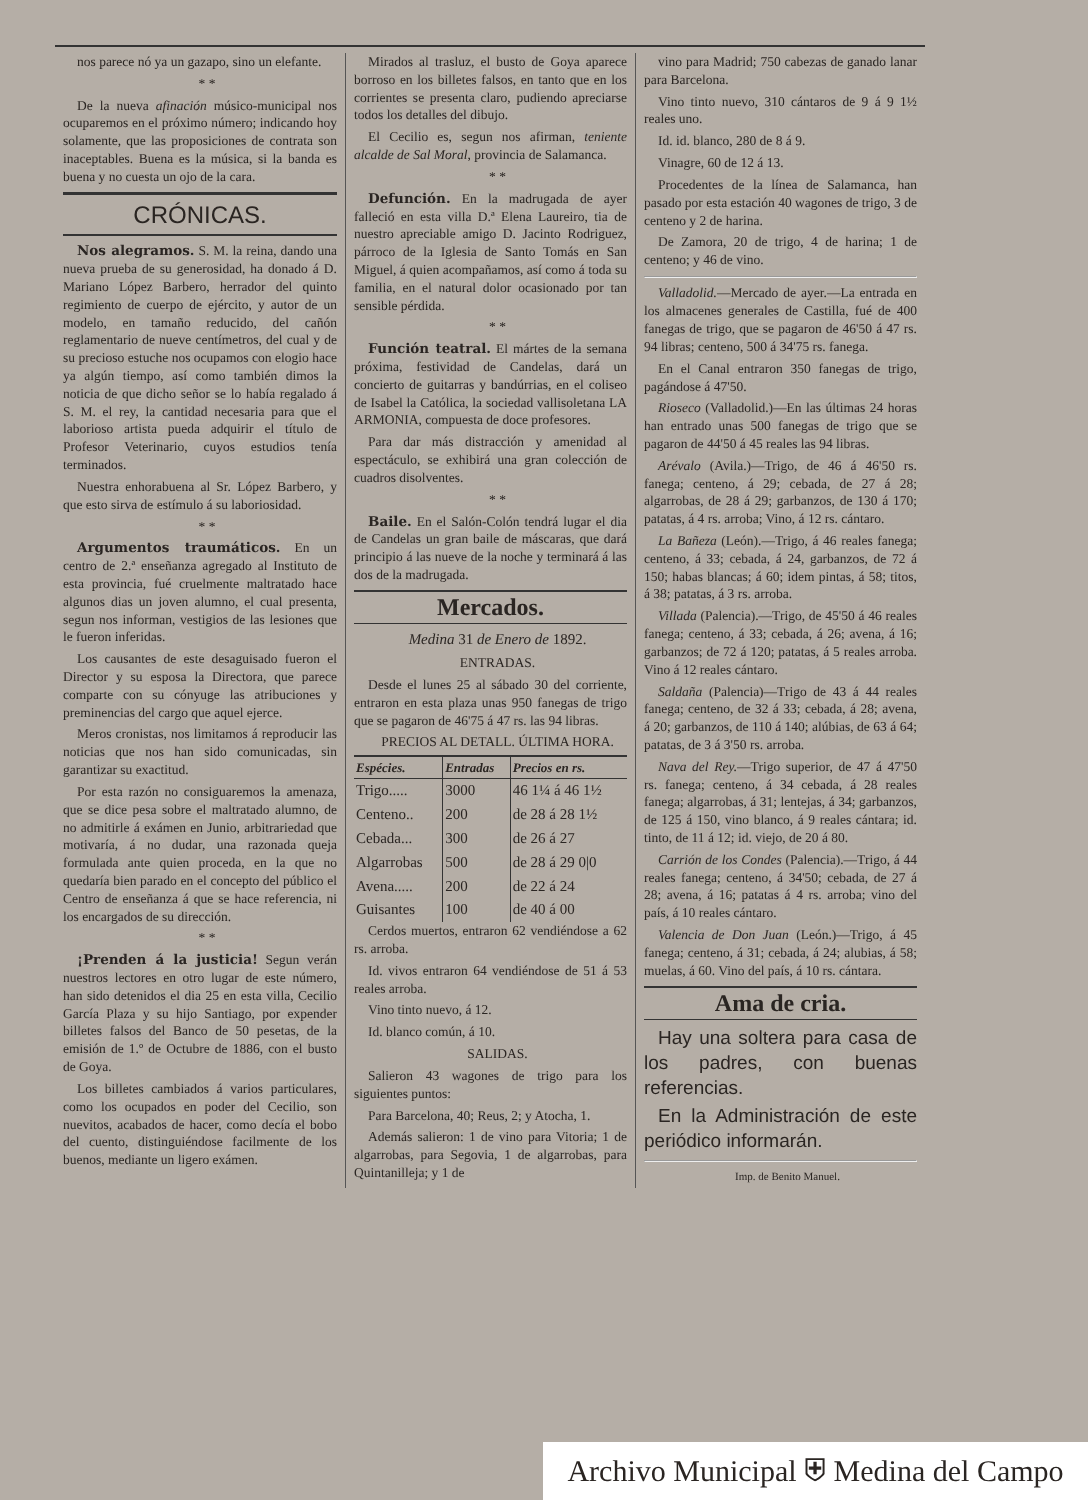nos parece nó ya un gazapo, sino un elefante.
* *
De la nueva afinación músico-municipal nos ocuparemos en el próximo número; indicando hoy solamente, que las proposiciones de contrata son inaceptables. Buena es la música, si la banda es buena y no cuesta un ojo de la cara.
CRÓNICAS.
Nos alegramos. S. M. la reina, dando una nueva prueba de su generosidad, ha donado á D. Mariano López Barbero, herrador del quinto regimiento de cuerpo de ejército, y autor de un modelo, en tamaño reducido, del cañón reglamentario de nueve centímetros, del cual y de su precioso estuche nos ocupamos con elogio hace ya algún tiempo, así como también dimos la noticia de que dicho señor se lo había regalado á S. M. el rey, la cantidad necesaria para que el laborioso artista pueda adquirir el título de Profesor Veterinario, cuyos estudios tenía terminados.
Nuestra enhorabuena al Sr. López Barbero, y que esto sirva de estímulo á su laboriosidad.
* *
Argumentos traumáticos. En un centro de 2.ª enseñanza agregado al Instituto de esta provincia, fué cruelmente maltratado hace algunos dias un joven alumno, el cual presenta, segun nos informan, vestigios de las lesiones que le fueron inferidas.
Los causantes de este desaguisado fueron el Director y su esposa la Directora, que parece comparte con su cónyuge las atribuciones y preminencias del cargo que aquel ejerce.
Meros cronistas, nos limitamos á reproducir las noticias que nos han sido comunicadas, sin garantizar su exactitud.
Por esta razón no consiguaremos la amenaza, que se dice pesa sobre el maltratado alumno, de no admitirle á exámen en Junio, arbitrariedad que motivaría, á no dudar, una razonada queja formulada ante quien proceda, en la que no quedaría bien parado en el concepto del público el Centro de enseñanza á que se hace referencia, ni los encargados de su dirección.
* *
¡Prenden á la justicia! Segun verán nuestros lectores en otro lugar de este número, han sido detenidos el dia 25 en esta villa, Cecilio García Plaza y su hijo Santiago, por expender billetes falsos del Banco de 50 pesetas, de la emisión de 1.º de Octubre de 1886, con el busto de Goya.
Los billetes cambiados á varios particulares, como los ocupados en poder del Cecilio, son nuevitos, acabados de hacer, como decía el bobo del cuento, distinguiéndose facilmente de los buenos, mediante un ligero exámen.
Mirados al trasluz, el busto de Goya aparece borroso en los billetes falsos, en tanto que en los corrientes se presenta claro, pudiendo apreciarse todos los detalles del dibujo.
El Cecilio es, segun nos afirman, teniente alcalde de Sal Moral, provincia de Salamanca.
* *
Defunción. En la madrugada de ayer falleció en esta villa D.ª Elena Laureiro, tia de nuestro apreciable amigo D. Jacinto Rodriguez, párroco de la Iglesia de Santo Tomás en San Miguel, á quien acompañamos, así como á toda su familia, en el natural dolor ocasionado por tan sensible pérdida.
* *
Función teatral. El mártes de la semana próxima, festividad de Candelas, dará un concierto de guitarras y bandúrrias, en el coliseo de Isabel la Católica, la sociedad vallisoletana LA ARMONIA, compuesta de doce profesores.
Para dar más distracción y amenidad al espectáculo, se exhibirá una gran colección de cuadros disolventes.
* *
Baile. En el Salón-Colón tendrá lugar el dia de Candelas un gran baile de máscaras, que dará principio á las nueve de la noche y terminará á las dos de la madrugada.
Mercados.
Medina 31 de Enero de 1892.
ENTRADAS.
Desde el lunes 25 al sábado 30 del corriente, entraron en esta plaza unas 950 fanegas de trigo que se pagaron de 46'75 á 47 rs. las 94 libras.
PRECIOS AL DETALL. ÚLTIMA HORA.
| Espécies. | Entradas | Precios en rs. |
| --- | --- | --- |
| Trigo..... | 3000 | 46 1¼ á 46 1½ |
| Centeno.. | 200 | de 28 á 28 1½ |
| Cebada... | 300 | de 26 á 27 |
| Algarrobas | 500 | de 28 á 29 0/0 |
| Avena..... | 200 | de 22 á 24 |
| Guisantes | 100 | de 40 á 00 |
Cerdos muertos, entraron 62 vendiéndose a 62 rs. arroba.
Id. vivos entraron 64 vendiéndose de 51 á 53 reales arroba.
Vino tinto nuevo, á 12.
Id. blanco común, á 10.
SALIDAS.
Salieron 43 wagones de trigo para los siguientes puntos:
Para Barcelona, 40; Reus, 2; y Atocha, 1.
Además salieron: 1 de vino para Vitoria; 1 de algarrobas, para Segovia, 1 de algarrobas, para Quintanilleja; y 1 de
vino para Madrid; 750 cabezas de ganado lanar para Barcelona.
Vino tinto nuevo, 310 cántaros de 9 á 9 1½ reales uno.
Id. id. blanco, 280 de 8 á 9.
Vinagre, 60 de 12 á 13.
Procedentes de la línea de Salamanca, han pasado por esta estación 40 wagones de trigo, 3 de centeno y 2 de harina.
De Zamora, 20 de trigo, 4 de harina; 1 de centeno; y 46 de vino.
Valladolid.—Mercado de ayer.—La entrada en los almacenes generales de Castilla, fué de 400 fanegas de trigo, que se pagaron de 46'50 á 47 rs. 94 libras; centeno, 500 á 34'75 rs. fanega.
En el Canal entraron 350 fanegas de trigo, pagándose á 47'50.
Rioseco (Valladolid.)—En las últimas 24 horas han entrado unas 500 fanegas de trigo que se pagaron de 44'50 á 45 reales las 94 libras.
Arévalo (Avila.)—Trigo, de 46 á 46'50 rs. fanega; centeno, á 29; cebada, de 27 á 28; algarrobas, de 28 á 29; garbanzos, de 130 á 170; patatas, á 4 rs. arroba; Vino, á 12 rs. cántaro.
La Bañeza (León).—Trigo, á 46 reales fanega; centeno, á 33; cebada, á 24, garbanzos, de 72 á 150; habas blancas; á 60; idem pintas, á 58; titos, á 38; patatas, á 3 rs. arroba.
Villada (Palencia).—Trigo, de 45'50 á 46 reales fanega; centeno, á 33; cebada, á 26; avena, á 16; garbanzos; de 72 á 120; patatas, á 5 reales arroba. Vino á 12 reales cántaro.
Saldaña (Palencia)—Trigo de 43 á 44 reales fanega; centeno, de 32 á 33; cebada, á 28; avena, á 20; garbanzos, de 110 á 140; alúbias, de 63 á 64; patatas, de 3 á 3'50 rs. arroba.
Nava del Rey.—Trigo superior, de 47 á 47'50 rs. fanega; centeno, á 34 cebada, á 28 reales fanega; algarrobas, á 31; lentejas, á 34; garbanzos, de 125 á 150, vino blanco, á 9 reales cántara; id. tinto, de 11 á 12; id. viejo, de 20 á 80.
Carrión de los Condes (Palencia).—Trigo, á 44 reales fanega; centeno, á 34'50; cebada, de 27 á 28; avena, á 16; patatas á 4 rs. arroba; vino del país, á 10 reales cántaro.
Valencia de Don Juan (León.)—Trigo, á 45 fanega; centeno, á 31; cebada, á 24; alubias, á 58; muelas, á 60. Vino del país, á 10 rs. cántara.
Ama de cria.
Hay una soltera para casa de los padres, con buenas referencias.
En la Administración de este periódico informarán.
Imp. de Benito Manuel.
Archivo Municipal ⛨ Medina del Campo